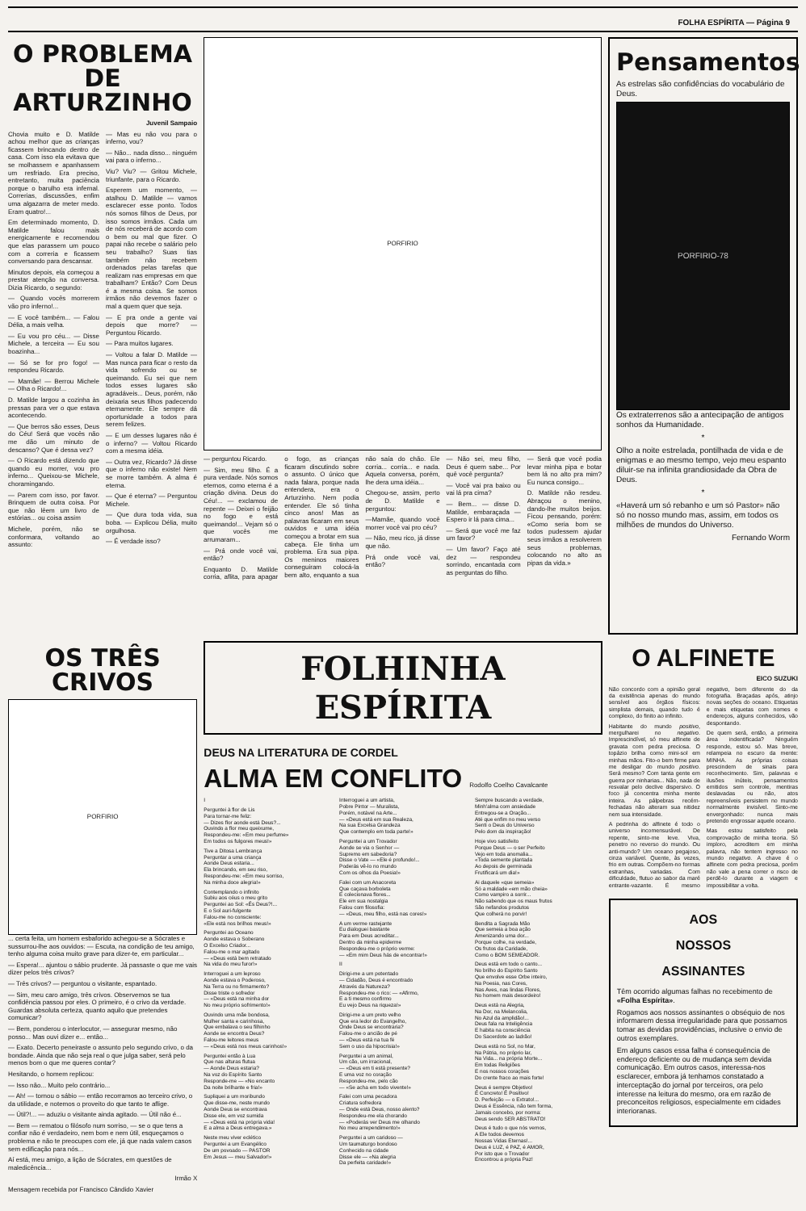FOLHA ESPÍRITA — Página 9
O PROBLEMA DE ARTURZINHO
Juvenil Sampaio
Chovia muito e D. Matilde achou melhor que as crianças ficassem brincando dentro de casa. Com isso ela evitava que se molhassem e apanhassem um resfriado. Era preciso, entretanto, muita paciência porque o barulho era infernal. Correrias, discussões, enfim uma algazarra de meter medo. Eram quatro!...
Em determinado momento, D. Matilde falou mais energicamente e recomendou que elas parassem um pouco com a correria e ficassem conversando para descansar.
Minutos depois, ela começou a prestar atenção na conversa. Dizia Ricardo, o segundo:
— Quando vocês morrerem vão pro inferno!...
— E você também... — Falou Délia, a mais velha.
— Eu vou pro céu... — Disse Michele, a terceira — Eu sou boazinha...
— Só se for pro fogo! — respondeu Ricardo.
— Mamãe! — Berrou Michele — Olha o Ricardo!...
D. Matilde largou a cozinha às pressas para ver o que estava acontecendo.
— Que berros são esses, Deus do Céu! Será que vocês não me dão um minuto de descanso? Que é dessa vez?
— O Ricardo está dizendo que quando eu morrer, vou pro inferno... Queixou-se Michele, choramingando.
— Parem com isso, por favor. Brinquem de outra coisa. Por que não lêem um livro de estórias... ou coisa assim
Michele, porém, não se conformara, voltando ao assunto:
— Mas eu não vou para o inferno, vou?
— Não... nada disso... ninguém vai para o inferno...
Viu? Viu? — Gritou Michele, triunfante, para o Ricardo.
Esperem um momento, — atalhou D. Matilde — vamos esclarecer esse ponto. Todos nós somos filhos de Deus, por isso somos irmãos. Cada um de nós receberá de acordo com o bem ou mal que fizer. O papai não recebe o salário pelo seu trabalho? Suas tias também não recebem ordenados pelas tarefas que realizam nas empresas em que trabalham? Então? Com Deus é a mesma coisa. Se somos irmãos não devemos fazer o mal a quem quer que seja.
— E pra onde a gente vai depois que morre? — Perguntou Ricardo.
— Para muitos lugares.
— Voltou a falar D. Matilde — Mas nunca para ficar o resto da vida sofrendo ou se queimando. Eu sei que nem todos esses lugares são agradáveis... Deus, porém, não deixaria seus filhos padecendo eternamente. Ele sempre dá oportunidade a todos para serem felizes.
— E um desses lugares não é o inferno? — Voltou Ricardo com a mesma idéia.
— Outra vez, Ricardo? Já disse que o inferno não existe! Nem se morre também. A alma é eterna.
— Que é eterna? — Perguntou Michele.
— Que dura toda vida, sua boba. — Explicou Délia, muito orgulhosa.
— É verdade isso?
PORFIRIO
— perguntou Ricardo.
— Sim, meu filho. É a pura verdade. Nós somos eternos, como eterna é a criação divina. Deus do Céu!... — exclamou de repente — Deixei o feijão no fogo e está queimando!... Vejam só o que vocês me arrumaram...
— Prá onde você vai, então?
Enquanto D. Matilde corria, aflita, para apagar o fogo, as crianças ficaram discutindo sobre o assunto. O único que nada falara, porque nada entendera, era o Arturzinho. Nem podia entender. Ele só tinha cinco anos! Mas as palavras ficaram em seus ouvidos e uma idéia começou a brotar em sua cabeça. Ele tinha um problema. Era sua pipa. Os meninos maiores conseguiram colocá-la bem alto, enquanto a sua não saía do chão. Ele corria... corria... e nada. Aquela conversa, porém, lhe dera uma idéia...
Chegou-se, assim, perto de D. Matilde e perguntou:
—Mamãe, quando você morrer você vai pro céu?
— Não, meu rico, já disse que não.
Prá onde você vai, então?
— Não sei, meu filho, Deus é quem sabe... Por quê você pergunta?
— Você vai pra baixo ou vai lá pra cima?
— Bem... — disse D. Matilde, embaraçada — Espero ir lá para cima...
— Será que você me faz um favor?
— Um favor? Faço até dez — respondeu sorrindo, encantada com as perguntas do filho.
— Será que você podia levar minha pipa e botar bem lá no alto pra mim? Eu nunca consigo...
D. Matilde não resdeu. Abraçou o menino, dando-lhe muitos beijos. Ficou pensando, porém: «Como seria bom se todos pudessem ajudar seus irmãos a resolverem seus problemas, colocando no alto as pipas da vida.»
Pensamentos
As estrelas são confidências do vocabulário de Deus.
PORFIRIO-78
Os extraterrenos são a antecipação de antigos sonhos da Humanidade.
*
Olho a noite estrelada, pontilhada de vida e de enigmas e ao mesmo tempo, vejo meu espanto diluir-se na infinita grandiosidade da Obra de Deus.
*
«Haverá um só rebanho e um só Pastor» não só no nosso mundo mas, assim, em todos os milhões de mundos do Universo.
Fernando Worm
OS TRÊS CRIVOS
PORFIRIO
... certa feita, um homem esbaforido achegou-se a Sócrates e sussurrou-lhe aos ouvidos: — Escuta, na condição de teu amigo, tenho alguma coisa muito grave para dizer-te, em particular...
— Espera!... ajuntou o sábio prudente. Já passaste o que me vais dizer pelos três crivos?
— Três crivos? — perguntou o visitante, espantado.
— Sim, meu caro amigo, três crivos. Observemos se tua confidência passou por eles. O primeiro, é o crivo da verdade. Guardas absoluta certeza, quanto aquilo que pretendes comunicar?
— Bem, ponderou o interlocutor, — assegurar mesmo, não posso... Mas ouvi dizer e... então...
— Exato. Decerto peneiraste o assunto pelo segundo crivo, o da bondade. Ainda que não seja real o que julga saber, será pelo menos bom o que me queres contar?
Hesitando, o homem replicou:
— Isso não... Muito pelo contrário...
— Ah! — tornou o sábio — então recorramos ao terceiro crivo, o da utilidade, e notemos o proveito do que tanto te aflige.
— Útil?!... — aduziu o visitante ainda agitado. — Útil não é...
— Bem — rematou o filósofo num sorriso, — se o que tens a confiar não é verdadeiro, nem bom e nem útil, esqueçamos o problema e não te preocupes com ele, já que nada valem casos sem edificação para nós...
Aí está, meu amigo, a lição de Sócrates, em questões de maledicência...
Irmão X
Mensagem recebida por Francisco Cândido Xavier
FOLHINHA ESPÍRITA
DEUS NA LITERATURA DE CORDEL
ALMA EM CONFLITO Rodolfo Coelho Cavalcante
I
Perguntei à flor de Lis
Para tornar-me feliz:
— Dizes flor aonde está Deus?...
Ouvindo a flor meu queixume,
Respondeu-me: «Em meu perfume»
Em todos os fulgores meus!»
Tive a Ditosa Lembrança
Perguntar a uma criança
Aonde Deus estaria...
Ela brincando, em seu riso,
Respondeu-me: «Em meu sorriso,
Na minha doce alegria!»
Contemplando o infinito
Subiu aos céus o meu grito
Perguntei ao Sol: «És Deus?!...
E o Sol auri-fulgente
Falou-me no consciente:
«Ele está nos brilhos meus!»
Perguntei ao Oceano
Aonde estava o Soberano
O Excelso Criador...
Falou-me o mar agitado
— «Deus está bem retratado
Na vida do meu furor!»
Interroguei a um leproso
Aonde estava o Poderoso,
Na Terra ou no firmamento?
Disse triste o sofredor
— «Deus está na minha dor
No meu próprio sofrimento!»
Ouvindo uma mãe bondosa,
Mulher santa e carinhosa,
Que embalava o seu filhinho
Aonde se encontra Deus?
Falou-me leitores meus
— «Deus está nos meus carinhos!»
Perguntei então à Lua
Que nas alturas flutua
— Aonde Deus estaria?
Na voz do Espírito Santo
Responde-me — «No encanto
Da noite brilhante e fria!»
Supliquei a um moribundo
Que disse-me, neste mundo
Aonde Deus se encontrava
Disse ele, em voz sumida
— «Deus está na própria vida!
E a alma a Deus entregava.»
Neste meu viver eclético
Perguntei a um Evangélico
De um povoado — PASTOR
Em Jesus — meu Salvador!»
Interroguei a um artista,
Pobre Pintor — Muralista,
Porém, notável na Arte...
— «Deus está em sua Realeza,
Na sua Excelsa Grandeza
Que contemplo em toda parte!»
Perguntei a um Trovador
Aonde se via o Senhor —
Supremo em sabedoria?
Disse o Vate — «Ele é profundo!...
Poderás vê-lo no mundo
Com os olhos da Poesia!»
Falei com um Anacoreta
Que caçava borboleta
E colecionava flores...
Ele em sua nostalgia
Falou com filosofia:
— «Deus, meu filho, está nas cores!»
A um verme rastejante
Eu dialoguei bastante
Para em Deus acreditar...
Dentro da minha epiderme
Respondeu-me o próprio verme:
— «Em mim Deus hás de encontrar!»
II
Dirigi-me a um potentado
— Cidadão, Deus é encontrado
Através da Natureza?
Respondeu-me o rico: — «Afirmo,
E a ti mesmo confirmo
Eu vejo Deus na riqueza!»
Dirigi-me a um preto velho
Que era ledor do Evangelho,
Onde Deus se encontraria?
Falou-me o ancião de pé
— «Deus está na tua fé
Sem o uso da hipocrisia!»
Perguntei a um animal,
Um cão, um irracional,
— «Deus em ti está presente?
E uma voz no coração
Respondeu-me, pelo cão
— «Se acha em todo vivente!»
Falei com uma pecadora
Criatura sofredora
— Onde está Deus, nosso alento?
Respondeu-me ela chorando
— «Poderás ver Deus me olhando
No meu arrependimento!»
Perguntei a um caridoso —
Um taumaturgo bondoso
Conhecido na cidade
Disse ele — «Na alegria
Da perfeita caridade!»
Sempre buscando a verdade,
Minh'alma com ansiedade
Entregou-se a Oração...
Até que enfim no meu verso
Senti o Deus do Universo
Pelo dom da inspiração!
Hoje vivo satisfeito
Porque Deus — o ser Perfeito
Vejo em toda anomalia...
«Toda semente plantada
Ao depois de germinada
Frutificará um dia!»
Ai daquele «que semeia»
Só a maldade «em mão cheia»
Como vampiro a sorrir...
Não sabendo que os maus frutos
São nefandos produtos
Que colherá no porvir!
Bendita a Sagrada Mão
Que semeia a boa ação
Amenizando uma dor...
Porque colhe, na verdade,
Os frutos da Caridade,
Como o BOM SEMEADOR.
Deus está em todo o canto...
No brilho do Espírito Santo
Que envolve esse Orbe inteiro,
Na Poesia, nas Cores,
Nas Aves, nas lindas Flores,
No homem mais desordeiro!
Deus está na Alegria,
Na Dor, na Melancolia,
No Azul da amplidão!...
Deus fala na Inteligência
E habita na consciência
Do Sacerdote ao ladrão!
Deus está no Sol, no Mar,
Na Pátria, no próprio lar,
Na Vida... na própria Morte...
Em todas Religiões
E nos nossos corações
Do crente fraco ao mais forte!
Deus é sempre Objetivo!
É Concreto! É Positivo!
D. Perfeição — o Extrato!...
Deus é Essência, não tem forma,
Jamais concebo, por norma:
Deus sendo SER ABSTRATO!
Deus é tudo o que nós vemos,
A Ele todos devemos
Nossas Vidas Eternas!...
Deus é LUZ, é PAZ, é AMOR,
Por isto que o Trovador
Encontrou a própria Paz!
O ALFINETE
EICO SUZUKI
Não concordo com a opinião geral da existência apenas do mundo sensível aos órgãos físicos: simplista demais, quando tudo é complexo, do finito ao infinito.
Habitante do mundo positivo, mergulharei no negativo. Imprescindível, só meu alfinete de gravata com pedra preciosa. O topázio brilha como mini-sol em minhas mãos. Fito-o bem firme para me desligar do mundo positivo. Será mesmo? Com tanta gente em guerra por ninharias... Não, nada de resvalar pelo declive dispersivo. O foco já concentra minha mente inteira. As pálpebras recém-fechadas não alteram sua nitidez nem sua intensidade.
A pedrinha do alfinete é todo o universo incomensurável. De repente, sinto-me leve. Viva, penetro no reverso do mundo. Ou anti-mundo? Um oceano pegajoso, cinza variável. Quente, às vezes, frio em outras. Compõem-no formas estranhas, variadas. Com dificuldade, flutuo ao sabor da maré entrante-vazante. É mesmo negativo, bem diferente do da fotografia. Braçadas após, atinjo novas seções do oceano. Etiquetas e mais etiquetas com nomes e endereços, alguns conhecidos, vão despontando.
De quem será, então, a primeira área indentificada? Ninguém responde, estou só. Mas breve, relampeia no escuro da mente: MINHA. As próprias coisas prescindem de sinais para reconhecimento. Sim, palavras e ilusões inúteis, pensamentos emitidos sem controle, mentiras deslavadas ou não, atos repreensíveis persistem no mundo normalmente invisível. Sinto-me envergonhado: nunca mais pretendo engrossar aquele oceano.
Mas estou satisfeito pela comprovação de minha teoria. Só imploro, acreditem em minha palavra, não tentem ingresso no mundo negativo. A chave é o alfinete com pedra preciosa, porém não vale a pena correr o risco de perdê-lo durante a viagem e impossibilitar a volta.
AOS
NOSSOS
ASSINANTES
Têm ocorrido algumas falhas no recebimento de «Folha Espírita».
Rogamos aos nossos assinantes o obséquio de nos informarem dessa irregularidade para que possamos tomar as devidas providências, inclusive o envio de outros exemplares.
Em alguns casos essa falha é consequência de endereço deficiente ou de mudança sem devida comunicação. Em outros casos, interessa-nos esclarecer, embora já tenhamos constatado a interceptação do jornal por terceiros, ora pelo interesse na leitura do mesmo, ora em razão de preconceitos religiosos, especialmente em cidades interioranas.